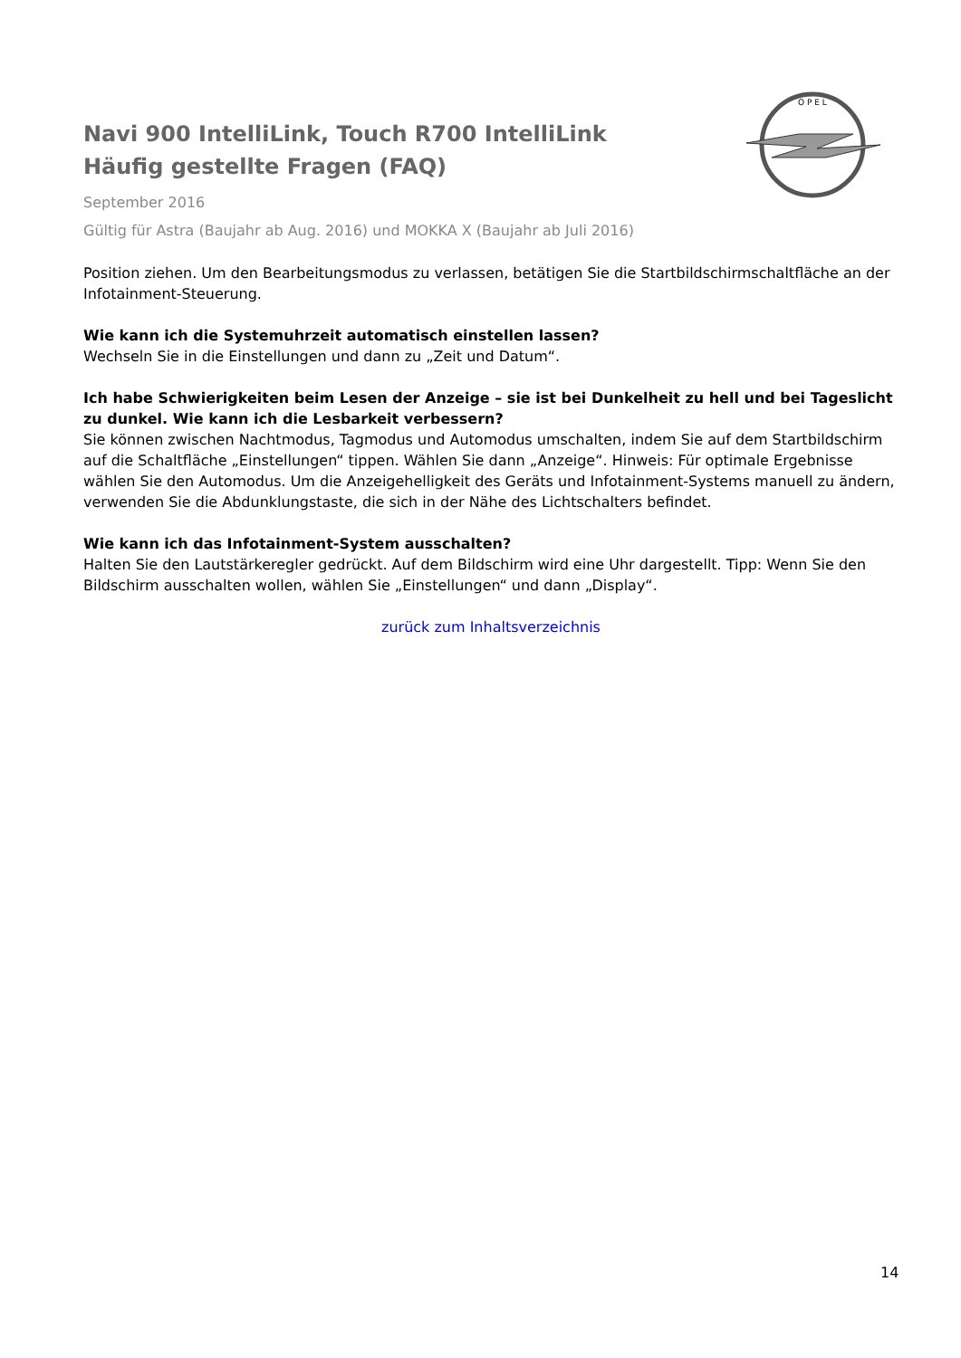Navi 900 IntelliLink, Touch R700 IntelliLink
Häufig gestellte Fragen (FAQ)
September 2016
Gültig für Astra (Baujahr ab Aug. 2016) und MOKKA X (Baujahr ab Juli 2016)
O P E L
Position ziehen. Um den Bearbeitungsmodus zu verlassen, betätigen Sie die Startbildschirmschaltfläche an der Infotainment-Steuerung.
Wie kann ich die Systemuhrzeit automatisch einstellen lassen?
Wechseln Sie in die Einstellungen und dann zu „Zeit und Datum“.
Ich habe Schwierigkeiten beim Lesen der Anzeige – sie ist bei Dunkelheit zu hell und bei Tageslicht zu dunkel. Wie kann ich die Lesbarkeit verbessern?
Sie können zwischen Nachtmodus, Tagmodus und Automodus umschalten, indem Sie auf dem Startbildschirm auf die Schaltfläche „Einstellungen“ tippen. Wählen Sie dann „Anzeige“. Hinweis: Für optimale Ergebnisse wählen Sie den Automodus. Um die Anzeigehelligkeit des Geräts und Infotainment-Systems manuell zu ändern, verwenden Sie die Abdunklungstaste, die sich in der Nähe des Lichtschalters befindet.
Wie kann ich das Infotainment-System ausschalten?
Halten Sie den Lautstärkeregler gedrückt. Auf dem Bildschirm wird eine Uhr dargestellt. Tipp: Wenn Sie den Bildschirm ausschalten wollen, wählen Sie „Einstellungen“ und dann „Display“.
zurück zum Inhaltsverzeichnis
14